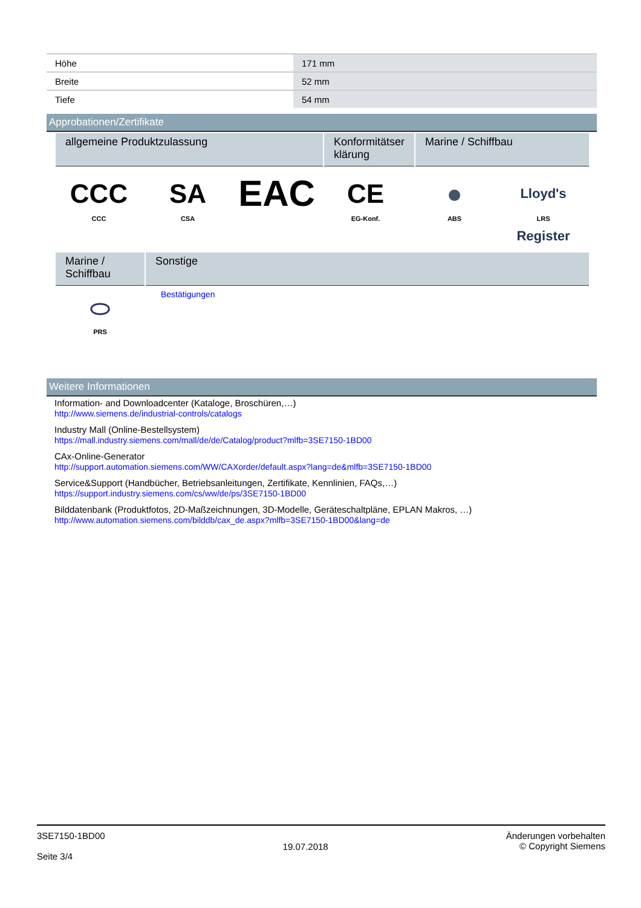| Höhe | 171 mm |
| Breite | 52 mm |
| Tiefe | 54 mm |
Approbationen/Zertifikate
| allgemeine Produktzulassung | Konformitätser klärung | Marine / Schiffbau |
| --- | --- | --- |
CCC
CCC
SA
CSA
EAC
CE
EG-Konf.
●
ABS
Lloyd's Register
LRS
| Marine / Schiffbau | Sonstige |
| --- | --- |
| ⬭ PRS | Bestätigungen |
Weitere Informationen
Information- and Downloadcenter (Kataloge, Broschüren,…)
http://www.siemens.de/industrial-controls/catalogs
Industry Mall (Online-Bestellsystem)
https://mall.industry.siemens.com/mall/de/de/Catalog/product?mlfb=3SE7150-1BD00
CAx-Online-Generator
http://support.automation.siemens.com/WW/CAXorder/default.aspx?lang=de&mlfb=3SE7150-1BD00
Service&Support (Handbücher, Betriebsanleitungen, Zertifikate, Kennlinien, FAQs,…)
https://support.industry.siemens.com/cs/ww/de/ps/3SE7150-1BD00
Bilddatenbank (Produktfotos, 2D-Maßzeichnungen, 3D-Modelle, Geräteschaltpläne, EPLAN Makros, …)
http://www.automation.siemens.com/bilddb/cax_de.aspx?mlfb=3SE7150-1BD00&lang=de
3SE7150-1BD00
Seite 3/4
19.07.2018
Änderungen vorbehalten
© Copyright Siemens